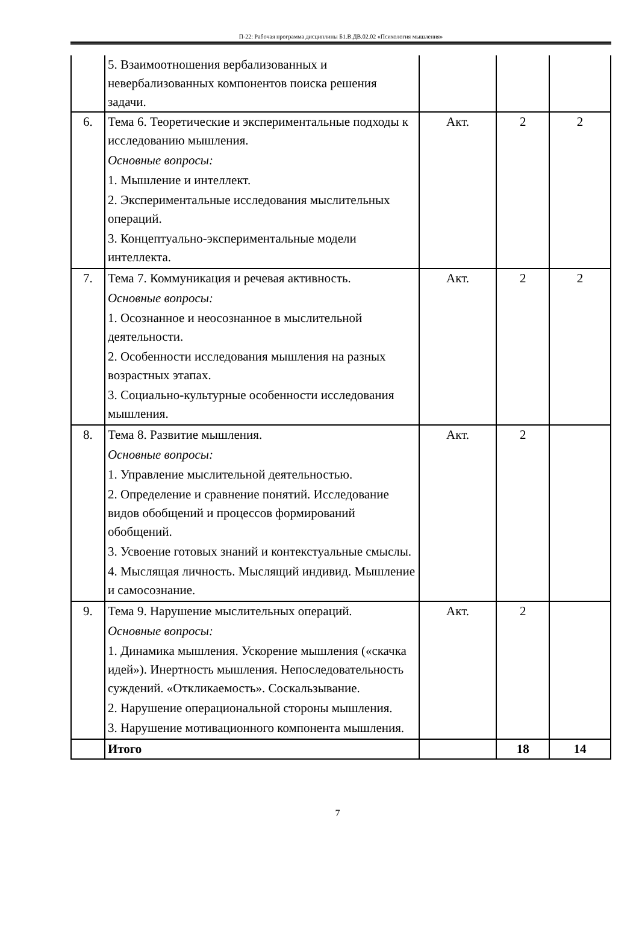П-22: Рабочая программа дисциплины Б1.В.ДВ.02.02 «Психология мышления»
| | 5. Взаимоотношения вербализованных и невербализованных компонентов поиска решения задачи. | | | |
| 6. | Тема 6. Теоретические и экспериментальные подходы к исследованию мышления. Основные вопросы: 1. Мышление и интеллект. 2. Экспериментальные исследования мыслительных операций. 3. Концептуально-экспериментальные модели интеллекта. | Акт. | 2 | 2 |
| 7. | Тема 7. Коммуникация и речевая активность. Основные вопросы: 1. Осознанное и неосознанное в мыслительной деятельности. 2. Особенности исследования мышления на разных возрастных этапах. 3. Социально-культурные особенности исследования мышления. | Акт. | 2 | 2 |
| 8. | Тема 8. Развитие мышления. Основные вопросы: 1. Управление мыслительной деятельностью. 2. Определение и сравнение понятий. Исследование видов обобщений и процессов формирований обобщений. 3. Усвоение готовых знаний и контекстуальные смыслы. 4. Мыслящая личность. Мыслящий индивид. Мышление и самосознание. | Акт. | 2 | |
| 9. | Тема 9. Нарушение мыслительных операций. Основные вопросы: 1. Динамика мышления. Ускорение мышления («скачка идей»). Инертность мышления. Непоследовательность суждений. «Откликаемость». Соскальзывание. 2. Нарушение операциональной стороны мышления. 3. Нарушение мотивационного компонента мышления. | Акт. | 2 | |
| | Итого | | 18 | 14 |
7